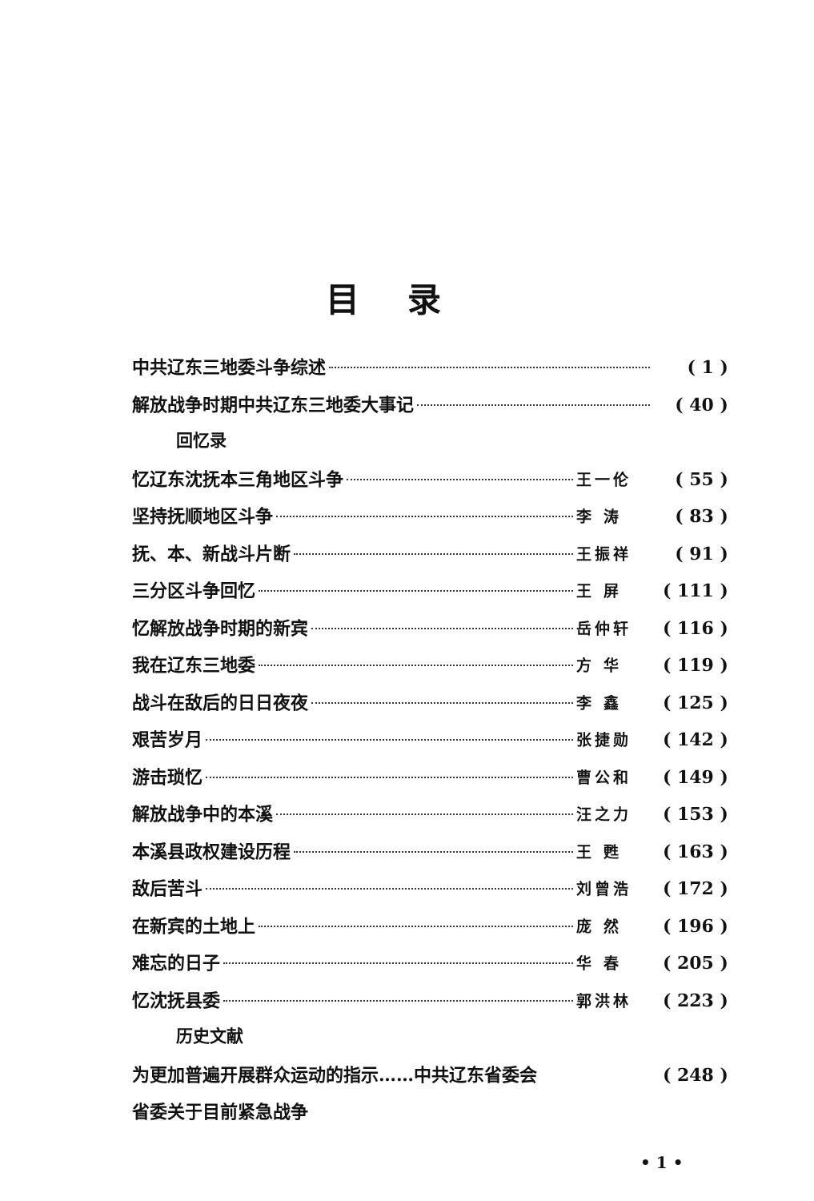目录
中共辽东三地委斗争综述 ( 1 )
解放战争时期中共辽东三地委大事记 ( 40 )
回忆录
忆辽东沈抚本三角地区斗争 王一伦 ( 55 )
坚持抚顺地区斗争 李 涛 ( 83 )
抚、本、新战斗片断 王振祥 ( 91 )
三分区斗争回忆 王 屏 ( 111 )
忆解放战争时期的新宾 岳仲轩 ( 116 )
我在辽东三地委 方 华 ( 119 )
战斗在敌后的日日夜夜 李 鑫 ( 125 )
艰苦岁月 张捷勋 ( 142 )
游击琐忆 曹公和 ( 149 )
解放战争中的本溪 汪之力 ( 153 )
本溪县政权建设历程 王 甦 ( 163 )
敌后苦斗 刘曾浩 ( 172 )
在新宾的土地上 庞 然 ( 196 )
难忘的日子 华 春 ( 205 )
忆沈抚县委 郭洪林 ( 223 )
历史文献
为更加普遍开展群众运动的指示……中共辽东省委会 ( 248 )
省委关于目前紧急战争
• 1 •